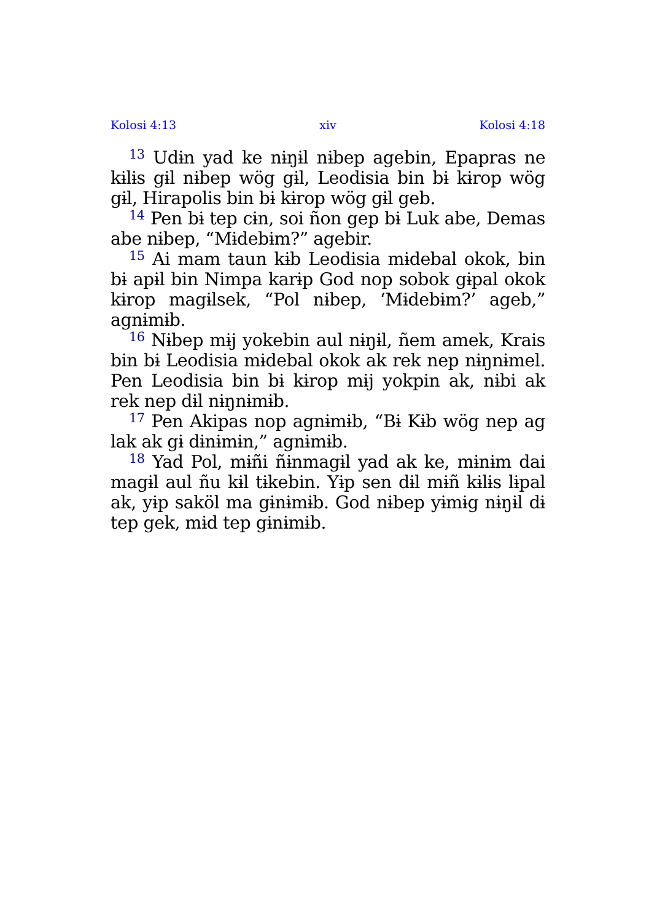Kolosi 4:13 xiv Kolosi 4:18
<sup>13</sup> Udɨn yad ke nɨŋɨl nɨbep agebin, Epapras ne kɨlɨs gɨl nɨbep wög gɨl, Leodisia bin bɨ kɨrop wög gɨl, Hirapolis bin bɨ kɨrop wög gɨl geb.
<sup>14</sup> Pen bɨ tep cɨn, soi ñon gep bɨ Luk abe, Demas abe nɨbep, “Mɨdebɨm?” agebir.
<sup>15</sup> Ai mam taun kɨb Leodisia mɨdebal okok, bin bɨ apɨl bin Nimpa karɨp God nop sobok gɨpal okok kɨrop magɨlsek, “Pol nɨbep, ‘Mɨdebɨm?’ ageb,” agnɨmɨb.
<sup>16</sup> Nɨbep mɨj yokebin aul nɨŋɨl, ñem amek, Krais bin bɨ Leodisia mɨdebal okok ak rek nep nɨŋnɨmel. Pen Leodisia bin bɨ kɨrop mɨj yokpin ak, nɨbi ak rek nep dɨl nɨŋnɨmɨb.
<sup>17</sup> Pen Akipas nop agnɨmɨb, “Bɨ Kɨb wög nep ag lak ak gɨ dɨnɨmɨn,” agnɨmɨb.
<sup>18</sup> Yad Pol, mɨñi ñɨnmagɨl yad ak ke, mɨnɨm dai magɨl aul ñu kɨl tɨkebin. Yɨp sen dɨl mɨñ kɨlɨs lɨpal ak, yɨp saköl ma gɨnɨmɨb. God nɨbep yɨmɨg nɨŋɨl dɨ tep gek, mɨd tep gɨnɨmɨb.